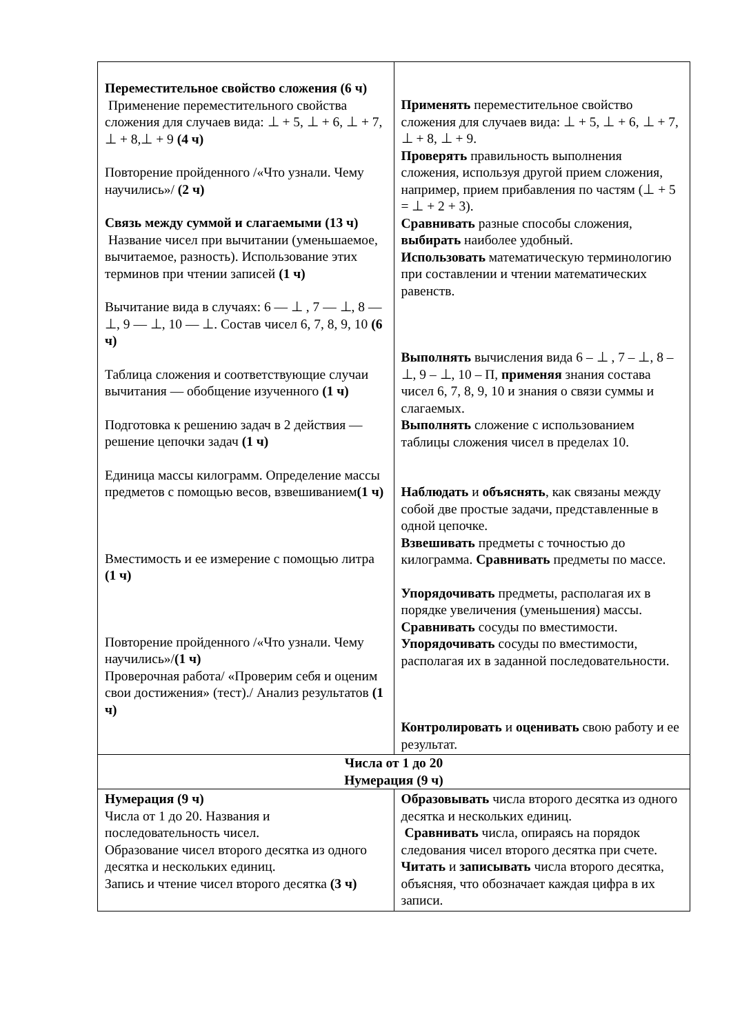| Переместительное свойство сложения (6 ч) Применение переместительного свойства сложения для случаев вида: ⊥ + 5, ⊥ + 6, ⊥ + 7, ⊥ + 8,⊥ + 9 (4 ч) Повторение пройденного /«Что узнали. Чему научились»/ (2 ч) Связь между суммой и слагаемыми (13 ч) Название чисел при вычитании (уменьшаемое, вычитаемое, разность). Использование этих терминов при чтении записей (1 ч) Вычитание вида в случаях: 6 — ⊥ , 7 — ⊥, 8 — ⊥, 9 — ⊥, 10 — ⊥. Состав чисел 6, 7, 8, 9, 10 (6 ч) Таблица сложения и соответствующие случаи вычитания — обобщение изученного (1 ч) Подготовка к решению задач в 2 действия — решение цепочки задач (1 ч) Единица массы килограмм. Определение массы предметов с помощью весов, взвешиванием (1 ч) Вместимость и ее измерение с помощью литра (1 ч) Повторение пройденного /«Что узнали. Чему научились»/ (1 ч) Проверочная работа/ «Проверим себя и оценим свои достижения» (тест)./ Анализ результатов (1 ч) | Применять переместительное свойство сложения для случаев вида: ⊥ + 5, ⊥ + 6, ⊥ + 7, ⊥ + 8, ⊥ + 9. Проверять правильность выполнения сложения, используя другой прием сложения, например, прием прибавления по частям (⊥ + 5 = ⊥ + 2 + 3). Сравнивать разные способы сложения, выбирать наиболее удобный. Использовать математическую терминологию при составлении и чтении математических равенств. Выполнять вычисления вида 6 – ⊥ , 7 – ⊥, 8 – ⊥, 9 – ⊥, 10 – П, применяя знания состава чисел 6, 7, 8, 9, 10 и знания о связи суммы и слагаемых. Выполнять сложение с использованием таблицы сложения чисел в пределах 10. Наблюдать и объяснять , как связаны между собой две простые задачи, представленные в одной цепочке. Взвешивать предметы с точностью до килограмма. Сравнивать предметы по массе. Упорядочивать предметы, располагая их в порядке увеличения (уменьшения) массы. Сравнивать сосуды по вместимости. Упорядочивать сосуды по вместимости, располагая их в заданной последовательности. Контролировать и оценивать свою работу и ее результат. |
| Числа от 1 до 20 Нумерация (9 ч) | |
| Нумерация (9 ч) Числа от 1 до 20. Названия и последовательность чисел. Образование чисел второго десятка из одного десятка и нескольких единиц. Запись и чтение чисел второго десятка (3 ч) | Образовывать числа второго десятка из одного десятка и нескольких единиц. Сравнивать числа, опираясь на порядок следования чисел второго десятка при счете. Читать и записывать числа второго десятка, объясняя, что обозначает каждая цифра в их записи. |